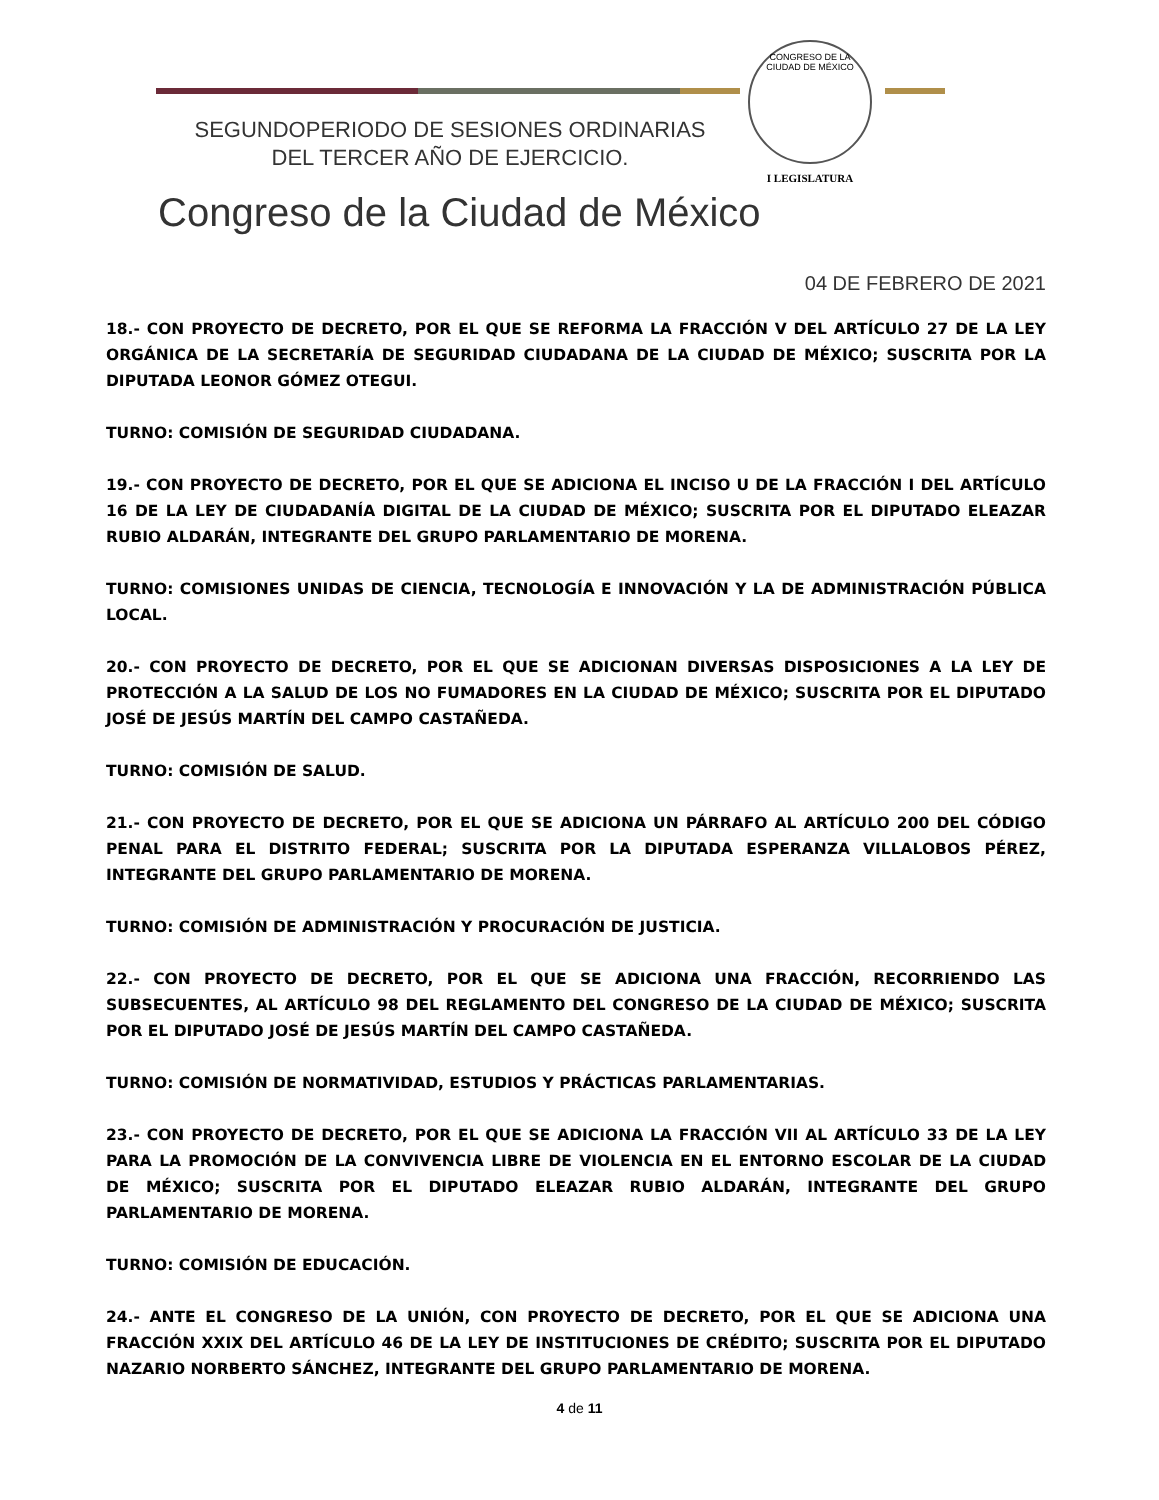SEGUNDOPERIODO DE SESIONES ORDINARIAS
DEL TERCER AÑO DE EJERCICIO.
CONGRESO DE LA
CIUDAD DE MÉXICO
I LEGISLATURA
Congreso de la Ciudad de México
04 DE FEBRERO DE 2021
18.- CON PROYECTO DE DECRETO, POR EL QUE SE REFORMA LA FRACCIÓN V DEL ARTÍCULO 27 DE LA LEY ORGÁNICA DE LA SECRETARÍA DE SEGURIDAD CIUDADANA DE LA CIUDAD DE MÉXICO; SUSCRITA POR LA DIPUTADA LEONOR GÓMEZ OTEGUI.
TURNO: COMISIÓN DE SEGURIDAD CIUDADANA.
19.- CON PROYECTO DE DECRETO, POR EL QUE SE ADICIONA EL INCISO U DE LA FRACCIÓN I DEL ARTÍCULO 16 DE LA LEY DE CIUDADANÍA DIGITAL DE LA CIUDAD DE MÉXICO; SUSCRITA POR EL DIPUTADO ELEAZAR RUBIO ALDARÁN, INTEGRANTE DEL GRUPO PARLAMENTARIO DE MORENA.
TURNO: COMISIONES UNIDAS DE CIENCIA, TECNOLOGÍA E INNOVACIÓN Y LA DE ADMINISTRACIÓN PÚBLICA LOCAL.
20.- CON PROYECTO DE DECRETO, POR EL QUE SE ADICIONAN DIVERSAS DISPOSICIONES A LA LEY DE PROTECCIÓN A LA SALUD DE LOS NO FUMADORES EN LA CIUDAD DE MÉXICO; SUSCRITA POR EL DIPUTADO JOSÉ DE JESÚS MARTÍN DEL CAMPO CASTAÑEDA.
TURNO: COMISIÓN DE SALUD.
21.- CON PROYECTO DE DECRETO, POR EL QUE SE ADICIONA UN PÁRRAFO AL ARTÍCULO 200 DEL CÓDIGO PENAL PARA EL DISTRITO FEDERAL; SUSCRITA POR LA DIPUTADA ESPERANZA VILLALOBOS PÉREZ, INTEGRANTE DEL GRUPO PARLAMENTARIO DE MORENA.
TURNO: COMISIÓN DE ADMINISTRACIÓN Y PROCURACIÓN DE JUSTICIA.
22.- CON PROYECTO DE DECRETO, POR EL QUE SE ADICIONA UNA FRACCIÓN, RECORRIENDO LAS SUBSECUENTES, AL ARTÍCULO 98 DEL REGLAMENTO DEL CONGRESO DE LA CIUDAD DE MÉXICO; SUSCRITA POR EL DIPUTADO JOSÉ DE JESÚS MARTÍN DEL CAMPO CASTAÑEDA.
TURNO: COMISIÓN DE NORMATIVIDAD, ESTUDIOS Y PRÁCTICAS PARLAMENTARIAS.
23.- CON PROYECTO DE DECRETO, POR EL QUE SE ADICIONA LA FRACCIÓN VII AL ARTÍCULO 33 DE LA LEY PARA LA PROMOCIÓN DE LA CONVIVENCIA LIBRE DE VIOLENCIA EN EL ENTORNO ESCOLAR DE LA CIUDAD DE MÉXICO; SUSCRITA POR EL DIPUTADO ELEAZAR RUBIO ALDARÁN, INTEGRANTE DEL GRUPO PARLAMENTARIO DE MORENA.
TURNO: COMISIÓN DE EDUCACIÓN.
24.- ANTE EL CONGRESO DE LA UNIÓN, CON PROYECTO DE DECRETO, POR EL QUE SE ADICIONA UNA FRACCIÓN XXIX DEL ARTÍCULO 46 DE LA LEY DE INSTITUCIONES DE CRÉDITO; SUSCRITA POR EL DIPUTADO NAZARIO NORBERTO SÁNCHEZ, INTEGRANTE DEL GRUPO PARLAMENTARIO DE MORENA.
4 de 11